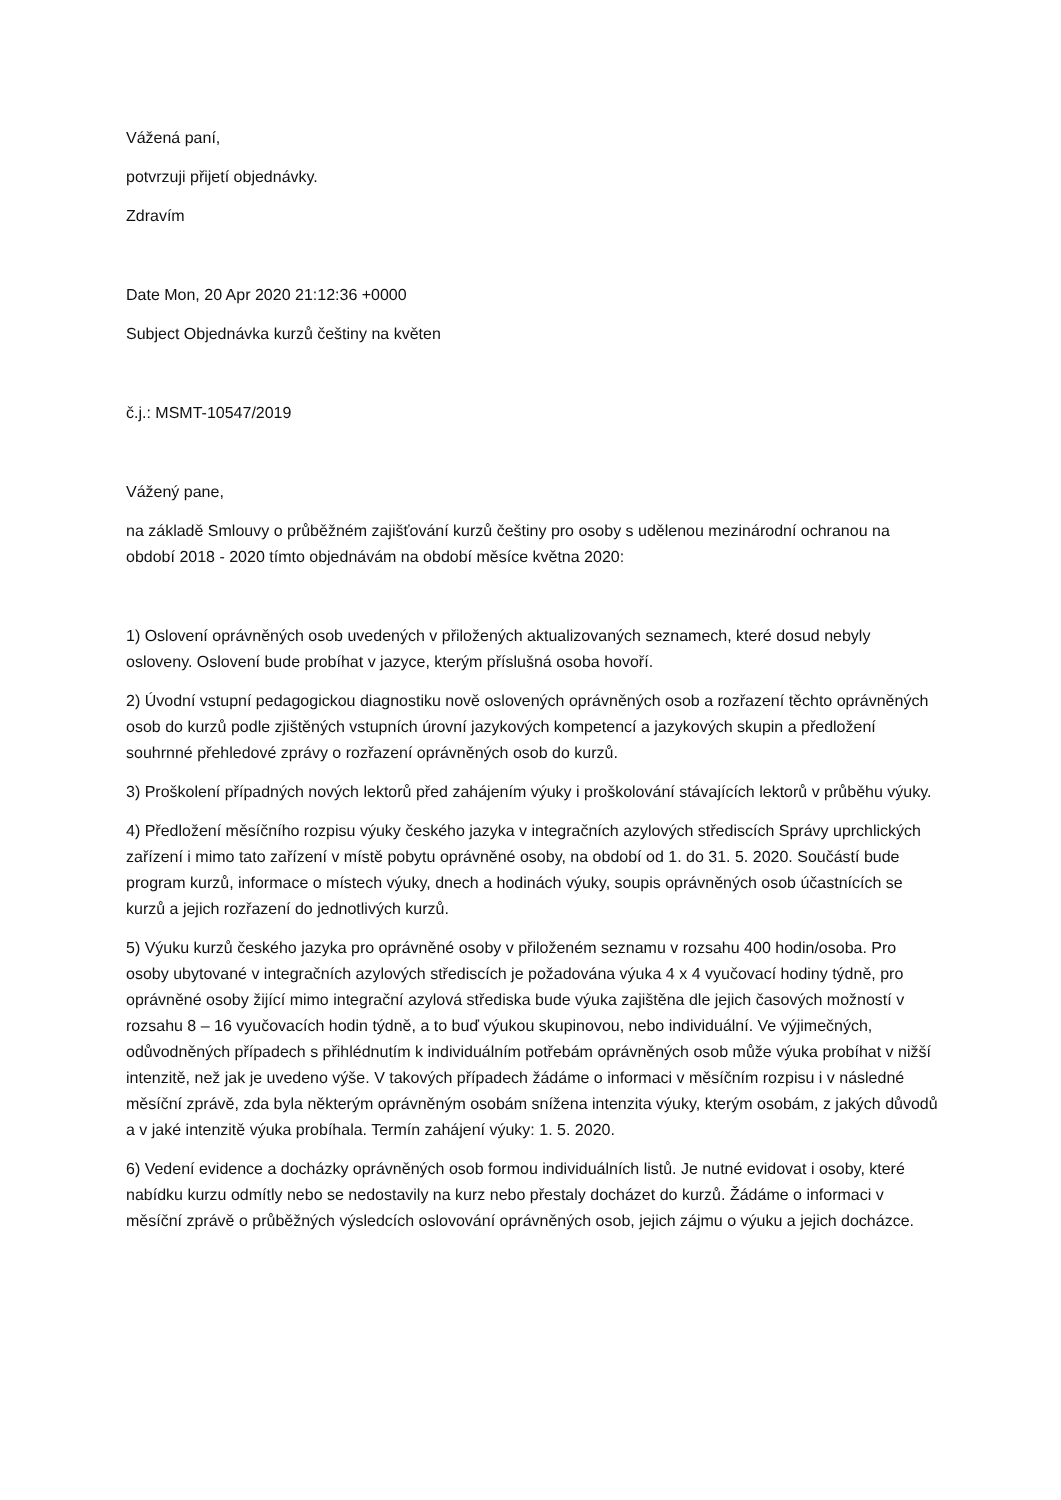Vážená paní,
potvrzuji přijetí objednávky.
Zdravím
Date Mon, 20 Apr 2020 21:12:36 +0000
Subject Objednávka kurzů češtiny na květen
č.j.: MSMT-10547/2019
Vážený pane,
na základě Smlouvy o průběžném zajišťování kurzů češtiny pro osoby s udělenou mezinárodní ochranou na období 2018 - 2020 tímto objednávám na období měsíce května 2020:
1) Oslovení oprávněných osob uvedených v přiložených aktualizovaných seznamech, které dosud nebyly osloveny. Oslovení bude probíhat v jazyce, kterým příslušná osoba hovoří.
2) Úvodní vstupní pedagogickou diagnostiku nově oslovených oprávněných osob a rozřazení těchto oprávněných osob do kurzů podle zjištěných vstupních úrovní jazykových kompetencí a jazykových skupin a předložení souhrnné přehledové zprávy o rozřazení oprávněných osob do kurzů.
3) Proškolení případných nových lektorů před zahájením výuky i proškolování stávajících lektorů v průběhu výuky.
4) Předložení měsíčního rozpisu výuky českého jazyka v integračních azylových střediscích Správy uprchlických zařízení i mimo tato zařízení v místě pobytu oprávněné osoby, na období od 1. do 31. 5. 2020. Součástí bude program kurzů, informace o místech výuky, dnech a hodinách výuky, soupis oprávněných osob účastnících se kurzů a jejich rozřazení do jednotlivých kurzů.
5) Výuku kurzů českého jazyka pro oprávněné osoby v přiloženém seznamu v rozsahu 400 hodin/osoba. Pro osoby ubytované v integračních azylových střediscích je požadována výuka 4 x 4 vyučovací hodiny týdně, pro oprávněné osoby žijící mimo integrační azylová střediska bude výuka zajištěna dle jejich časových možností v rozsahu 8 – 16 vyučovacích hodin týdně, a to buď výukou skupinovou, nebo individuální. Ve výjimečných, odůvodněných případech s přihlédnutím k individuálním potřebám oprávněných osob může výuka probíhat v nižší intenzitě, než jak je uvedeno výše. V takových případech žádáme o informaci v měsíčním rozpisu i v následné měsíční zprávě, zda byla některým oprávněným osobám snížena intenzita výuky, kterým osobám, z jakých důvodů a v jaké intenzitě výuka probíhala. Termín zahájení výuky: 1. 5. 2020.
6) Vedení evidence a docházky oprávněných osob formou individuálních listů. Je nutné evidovat i osoby, které nabídku kurzu odmítly nebo se nedostavily na kurz nebo přestaly docházet do kurzů. Žádáme o informaci v měsíční zprávě o průběžných výsledcích oslovování oprávněných osob, jejich zájmu o výuku a jejich docházce.